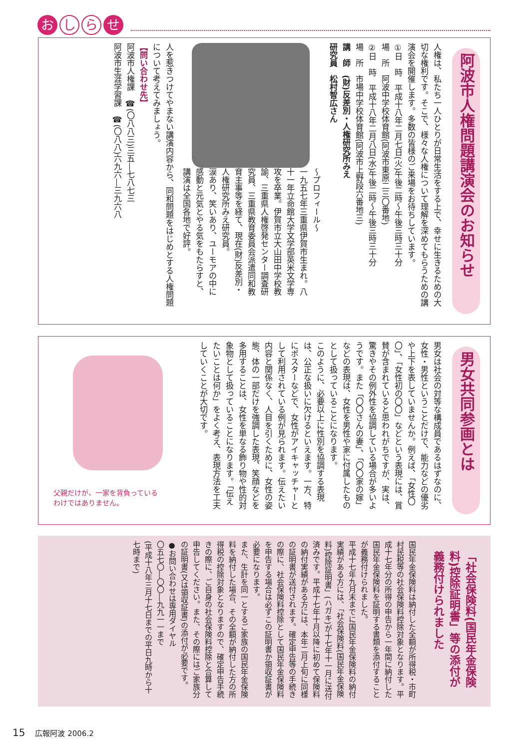おし ら せ
阿波市人権問題講演会のお知らせ
人権は、私たち一人ひとりが日常生活をする上で、幸せに生きるための大切な権利です。そこで、様々な人権について理解を深めてもらうための講演会を開催します。多数の皆様のご来場をお待ちしています。
①日　時　平成十八年二月七日(火)午後二時～午後三時三十分
場　所　阿波中学校体育館(阿波市東原二三〇番地)
②日　時　平成十八年二月八日(水)午後二時～午後三時三十分
場　所　市場中学校体育館(阿波市上野段六番地三)
講　師　(財)反差別・人権研究所みえ
研究員　松村智広さん
～プロフィール～
一九五七年三重県伊賀市生まれ。八十一年立命館大学文学部英米文学専攻を卒業。伊賀市立大山田中学校教諭、三重県人権啓発センター調査研究員、三重県教育委員会派遣同和教育主事等を経て、現在(財)反差別・人権研究所みえ研究員。
涙あり、笑いあり、ユーモアの中に感動と元気とやる気をもたらすと、講演は全国各地で好評。
人を惹きつけてやまない講演内容から、同和問題をはじめとする人権問題について考えてみましょう。
【問い合わせ先】
阿波市人権課　☎(〇八八三)三五―七八七三
阿波市生涯学習課　☎(〇八八)六九六―三九六八
男女共同参画とは
男女は社会の対等な構成員であるはずなのに、女性・男性ということだけで、能力などの優劣や上下を表していませんか。例えば、「女性〇〇」、「女性初の〇〇」などという表現には、賞賛が含まれていると思われがちですが、実は、驚きやその例外性を協調している場合が多いようです。また「〇〇さんの妻」、「〇〇家の嫁」などの表現は、女性を男性や家に付属したものとして扱っていることになります。
このように、必要以上に性別を協調する表現は、公正な扱いに欠けるといえます。一方、特にポスターなどで、女性がアイキャッチャーとして利用されている例が見られます。伝えたい内容と関係なく、人目を引くために、女性の姿態、体の一部だけを強調した表現、笑顔などを多用することは、女性を単なる飾り物や性的対象物として扱っていることになります。「伝えたいことは何か」をよく考え、表現方法を工夫していくことが大切です。
父親だけが、一家を背負っている
わけではありません。
「社会保険料(国民年金保険料)控除証明書」等の添付が義務付けられました
国民年金保険料は納付した全額が所得税・市町村民税等の社会保険料控除対象となります。平成十七年分の所得の申告から一年間に納付した国民年金保険料を証明する書類を添付することが義務付けられました。
平成十七年九月末までに国民年金保険料の納付実績がある方には、「社会保険料(国民年金保険料)控除証明書」(ハガキ)が十七年十一月に送付済みです。平成十七年十月以降に初めて保険料の納付実績がある方には、本年二月上旬に同様の証明書が送付されます。確定申告等の手続きの際に、社会保険料控除として国民年金保険料を申告する場合は必ずこの証明書か領収証書が必要になります。
また、生計を同一とするご家族の国民年金保険料を納付した場合、その全額が納付した方の所得税の控除対象となりますので、確定申告手続きの際に、ご自身の社会保険料控除と合算して申告してください。また、その際にはご家族分の証明書(又は領収証書)の添付が必要です。
●お問い合わせは専用ダイヤル
〇五七〇―〇〇―九九一一まで
(平成十八年三月十七日までの平日九時から十七時まで)
15 広報阿波 2006.2